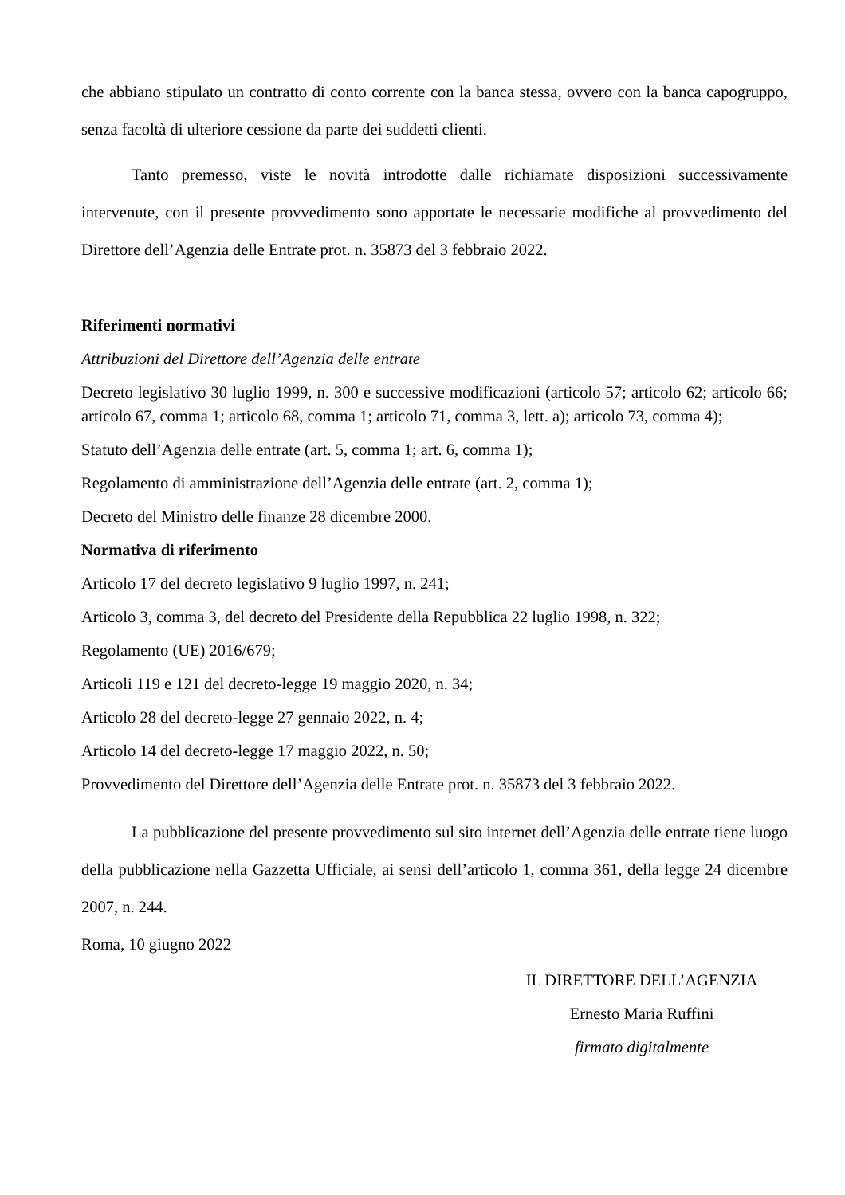che abbiano stipulato un contratto di conto corrente con la banca stessa, ovvero con la banca capogruppo, senza facoltà di ulteriore cessione da parte dei suddetti clienti.
Tanto premesso, viste le novità introdotte dalle richiamate disposizioni successivamente intervenute, con il presente provvedimento sono apportate le necessarie modifiche al provvedimento del Direttore dell’Agenzia delle Entrate prot. n. 35873 del 3 febbraio 2022.
Riferimenti normativi
Attribuzioni del Direttore dell’Agenzia delle entrate
Decreto legislativo 30 luglio 1999, n. 300 e successive modificazioni (articolo 57; articolo 62; articolo 66; articolo 67, comma 1; articolo 68, comma 1; articolo 71, comma 3, lett. a); articolo 73, comma 4);
Statuto dell’Agenzia delle entrate (art. 5, comma 1; art. 6, comma 1);
Regolamento di amministrazione dell’Agenzia delle entrate (art. 2, comma 1);
Decreto del Ministro delle finanze 28 dicembre 2000.
Normativa di riferimento
Articolo 17 del decreto legislativo 9 luglio 1997, n. 241;
Articolo 3, comma 3, del decreto del Presidente della Repubblica 22 luglio 1998, n. 322;
Regolamento (UE) 2016/679;
Articoli 119 e 121 del decreto-legge 19 maggio 2020, n. 34;
Articolo 28 del decreto-legge 27 gennaio 2022, n. 4;
Articolo 14 del decreto-legge 17 maggio 2022, n. 50;
Provvedimento del Direttore dell’Agenzia delle Entrate prot. n. 35873 del 3 febbraio 2022.
La pubblicazione del presente provvedimento sul sito internet dell’Agenzia delle entrate tiene luogo della pubblicazione nella Gazzetta Ufficiale, ai sensi dell’articolo 1, comma 361, della legge 24 dicembre 2007, n. 244.
Roma, 10 giugno 2022
IL DIRETTORE DELL’AGENZIA
Ernesto Maria Ruffini
firmato digitalmente